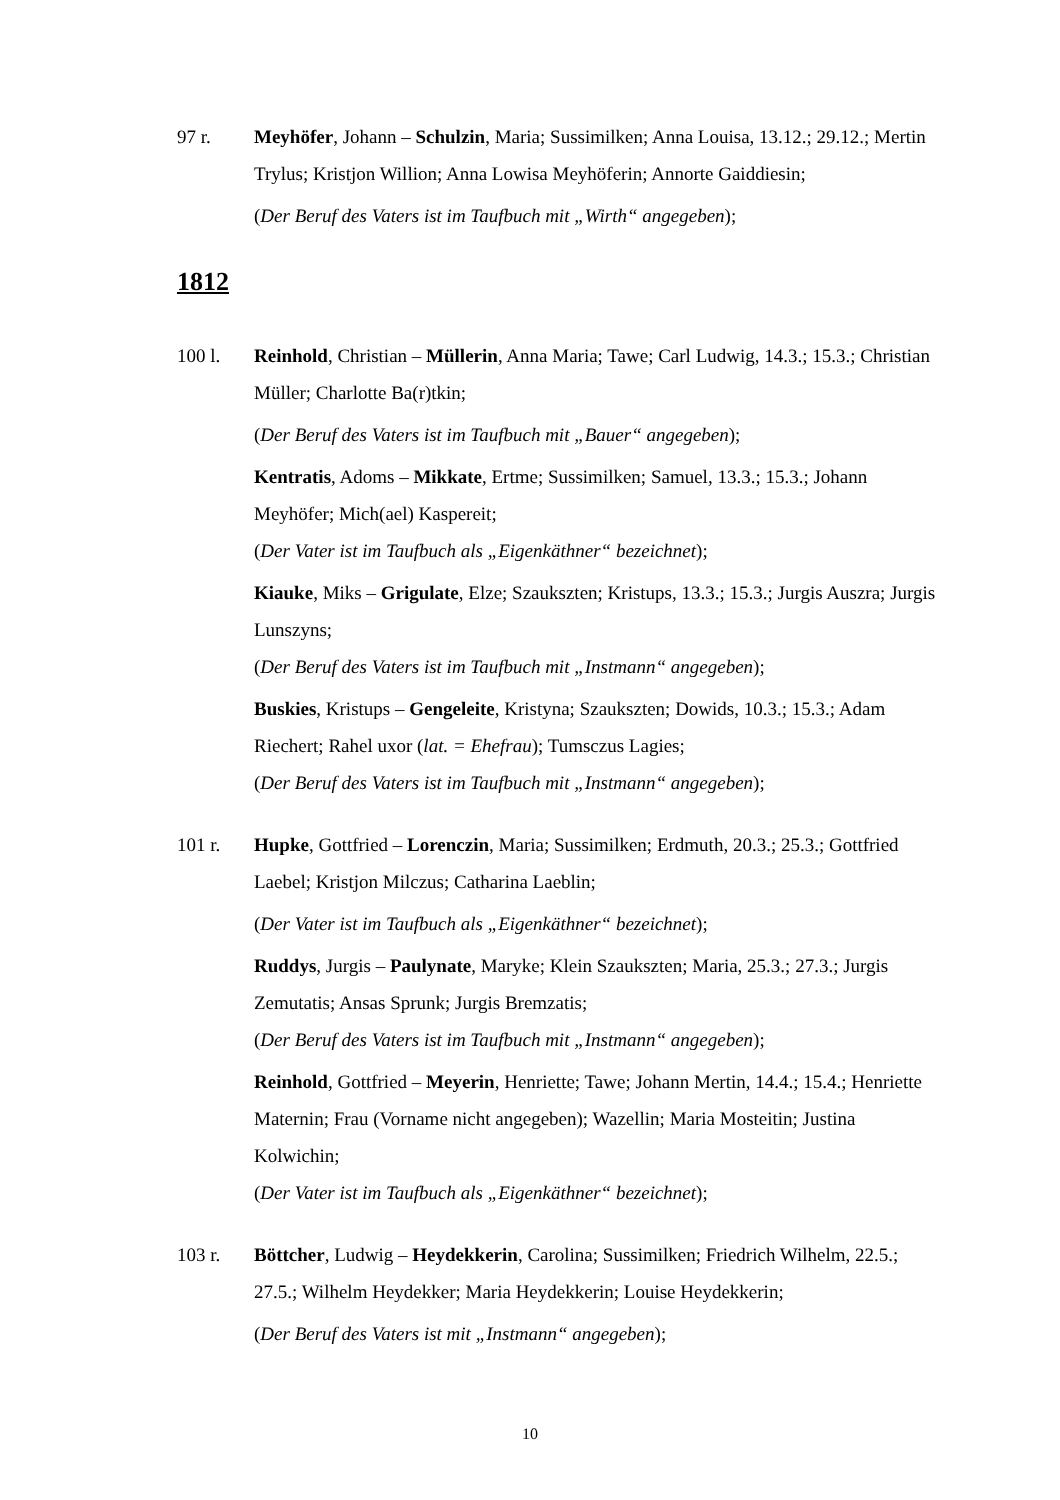97 r. Meyhöfer, Johann – Schulzin, Maria; Sussimilken; Anna Louisa, 13.12.; 29.12.; Mertin Trylus; Kristjon Willion; Anna Lowisa Meyhöferin; Annorte Gaiddiesin;
(Der Beruf des Vaters ist im Taufbuch mit „Wirth“ angegeben);
1812
100 l. Reinhold, Christian – Müllerin, Anna Maria; Tawe; Carl Ludwig, 14.3.; 15.3.; Christian Müller; Charlotte Ba(r)tkin;
(Der Beruf des Vaters ist im Taufbuch mit „Bauer“ angegeben);
Kentratis, Adoms – Mikkate, Ertme; Sussimilken; Samuel, 13.3.; 15.3.; Johann Meyhöfer; Mich(ael) Kaspereit;
(Der Vater ist im Taufbuch als „Eigenkäthner“ bezeichnet);
Kiauke, Miks – Grigulate, Elze; Szaukszten; Kristups, 13.3.; 15.3.; Jurgis Auszra; Jurgis Lunszyns;
(Der Beruf des Vaters ist im Taufbuch mit „Instmann“ angegeben);
Buskies, Kristups – Gengeleite, Kristyna; Szaukszten; Dowids, 10.3.; 15.3.; Adam Riechert; Rahel uxor (lat. = Ehefrau); Tumsczus Lagies;
(Der Beruf des Vaters ist im Taufbuch mit „Instmann“ angegeben);
101 r. Hupke, Gottfried – Lorenczin, Maria; Sussimilken; Erdmuth, 20.3.; 25.3.; Gottfried Laebel; Kristjon Milczus; Catharina Laeblin;
(Der Vater ist im Taufbuch als „Eigenkäthner“ bezeichnet);
Ruddys, Jurgis – Paulynate, Maryke; Klein Szaukszten; Maria, 25.3.; 27.3.; Jurgis Zemutatis; Ansas Sprunk; Jurgis Bremzatis;
(Der Beruf des Vaters ist im Taufbuch mit „Instmann“ angegeben);
Reinhold, Gottfried – Meyerin, Henriette; Tawe; Johann Mertin, 14.4.; 15.4.; Henriette Maternin; Frau (Vorname nicht angegeben); Wazellin; Maria Mosteitin; Justina Kolwichin;
(Der Vater ist im Taufbuch als „Eigenkäthner“ bezeichnet);
103 r. Böttcher, Ludwig – Heydekkerin, Carolina; Sussimilken; Friedrich Wilhelm, 22.5.; 27.5.; Wilhelm Heydekker; Maria Heydekkerin; Louise Heydekkerin;
(Der Beruf des Vaters ist mit „Instmann“ angegeben);
10